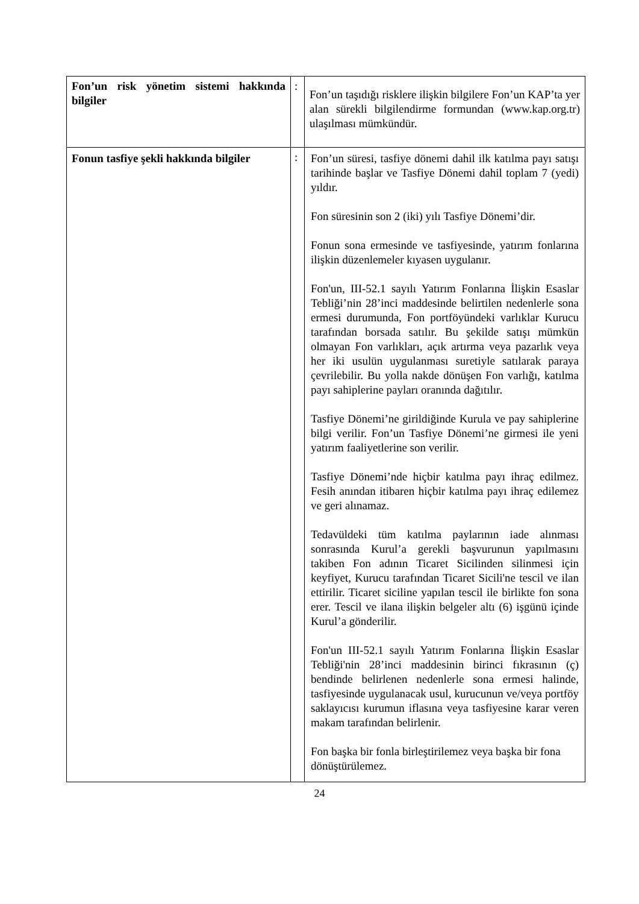| Fon’un risk yönetim sistemi hakkında bilgiler | : | Fon’un taşıdığı risklere ilişkin bilgilere Fon’un KAP’ta yer alan sürekli bilgilendirme formundan (www.kap.org.tr) ulaşılması mümkündür. |
| Fonun tasfiye şekli hakkında bilgiler | : | Fon’un süresi, tasfiye dönemi dahil ilk katılma payı satışı tarihinde başlar ve Tasfiye Dönemi dahil toplam 7 (yedi) yıldır. Fon süresinin son 2 (iki) yılı Tasfiye Dönemi’dir. Fonun sona ermesinde ve tasfiyesinde, yatırım fonlarına ilişkin düzenlemeler kıyasen uygulanır. Fon'un, III-52.1 sayılı Yatırım Fonlarına İlişkin Esaslar Tebliği’nin 28’inci maddesinde belirtilen nedenlerle sona ermesi durumunda, Fon portföyündeki varlıklar Kurucu tarafından borsada satılır. Bu şekilde satışı mümkün olmayan Fon varlıkları, açık artırma veya pazarlık veya her iki usulün uygulanması suretiyle satılarak paraya çevrilebilir. Bu yolla nakde dönüşen Fon varlığı, katılma payı sahiplerine payları oranında dağıtılır. Tasfiye Dönemi’ne girildiğinde Kurula ve pay sahiplerine bilgi verilir. Fon’un Tasfiye Dönemi’ne girmesi ile yeni yatırım faaliyetlerine son verilir. Tasfiye Dönemi’nde hiçbir katılma payı ihraç edilmez. Fesih anından itibaren hiçbir katılma payı ihraç edilemez ve geri alınamaz. Tedavüldeki tüm katılma paylarının iade alınması sonrasında Kurul’a gerekli başvurunun yapılmasını takiben Fon adının Ticaret Sicilinden silinmesi için keyfiyet, Kurucu tarafından Ticaret Sicili'ne tescil ve ilan ettirilir. Ticaret siciline yapılan tescil ile birlikte fon sona erer. Tescil ve ilana ilişkin belgeler altı (6) işgünü içinde Kurul’a gönderilir. Fon'un III-52.1 sayılı Yatırım Fonlarına İlişkin Esaslar Tebliği'nin 28’inci maddesinin birinci fıkrasının (ç) bendinde belirlenen nedenlerle sona ermesi halinde, tasfiyesinde uygulanacak usul, kurucunun ve/veya portföy saklayıcısı kurumun iflasına veya tasfiyesine karar veren makam tarafından belirlenir. Fon başka bir fonla birleştirilemez veya başka bir fona dönüştürülemez. |
24